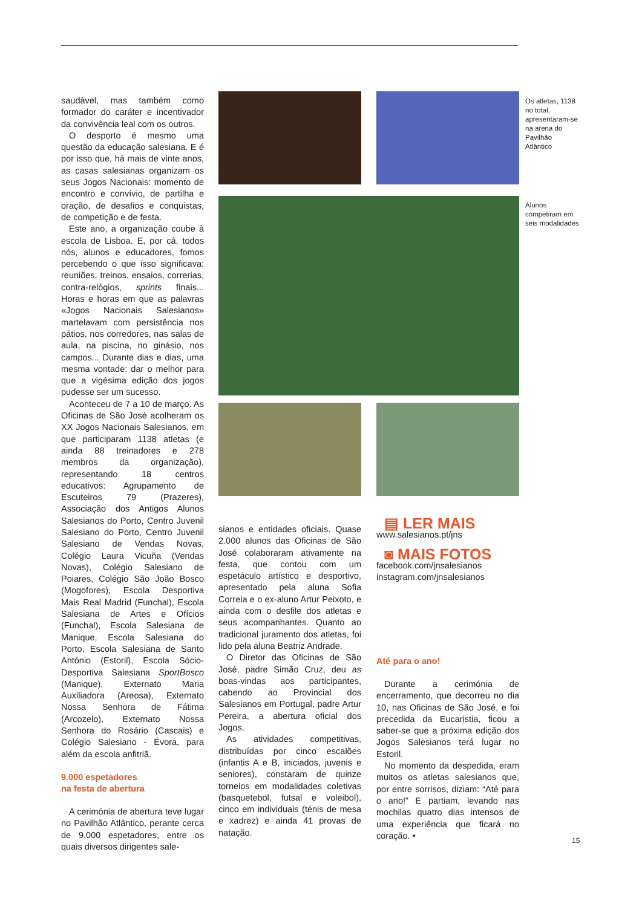saudável, mas também como formador do caráter e incentivador da convivência leal com os outros.
O desporto é mesmo uma questão da educação salesiana. E é por isso que, há mais de vinte anos, as casas salesianas organizam os seus Jogos Nacionais: momento de encontro e convívio, de partilha e oração, de desafios e conquistas, de competição e de festa.
Este ano, a organização coube à escola de Lisboa. E, por cá, todos nós, alunos e educadores, fomos percebendo o que isso significava: reuniões, treinos, ensaios, correrias, contra-relógios, sprints finais... Horas e horas em que as palavras «Jogos Nacionais Salesianos» martelavam com persistência nos pátios, nos corredores, nas salas de aula, na piscina, no ginásio, nos campos... Durante dias e dias, uma mesma vontade: dar o melhor para que a vigésima edição dos jogos pudesse ser um sucesso.
Aconteceu de 7 a 10 de março. As Oficinas de São José acolheram os XX Jogos Nacionais Salesianos, em que participaram 1138 atletas (e ainda 88 treinadores e 278 membros da organização), representando 18 centros educativos: Agrupamento de Escuteiros 79 (Prazeres), Associação dos Antigos Alunos Salesianos do Porto, Centro Juvenil Salesiano do Porto, Centro Juvenil Salesiano de Vendas Novas, Colégio Laura Vicuña (Vendas Novas), Colégio Salesiano de Poiares, Colégio São João Bosco (Mogofores), Escola Desportiva Mais Real Madrid (Funchal), Escola Salesiana de Artes e Ofícios (Funchal), Escola Salesiana de Manique, Escola Salesiana do Porto, Escola Salesiana de Santo António (Estoril), Escola Sócio-Desportiva Salesiana SportBosco (Manique), Externato Maria Auxiliadora (Areosa), Externato Nossa Senhora de Fátima (Arcozelo), Externato Nossa Senhora do Rosário (Cascais) e Colégio Salesiano - Évora, para além da escola anfitriã.
9.000 espetadores
na festa de abertura
A cerimónia de abertura teve lugar no Pavilhão Atlântico, perante cerca de 9.000 espetadores, entre os quais diversos dirigentes sale-
Os atletas, 1138 no total, apresentaram-se na arena do Pavilhão Atlântico
Alunos competiram em seis modalidades
sianos e entidades oficiais. Quase 2.000 alunos das Oficinas de São José colaboraram ativamente na festa, que contou com um espetáculo artístico e desportivo, apresentado pela aluna Sofia Correia e o ex-aluno Artur Peixoto, e ainda com o desfile dos atletas e seus acompanhantes. Quanto ao tradicional juramento dos atletas, foi lido pela aluna Beatriz Andrade.
O Diretor das Oficinas de São José, padre Simão Cruz, deu as boas-vindas aos participantes, cabendo ao Provincial dos Salesianos em Portugal, padre Artur Pereira, a abertura oficial dos Jogos.
As atividades competitivas, distribuídas por cinco escalões (infantis A e B, iniciados, juvenis e seniores), constaram de quinze torneios em modalidades coletivas (basquetebol, futsal e voleibol), cinco em individuais (ténis de mesa e xadrez) e ainda 41 provas de natação.
▤ LER MAIS
www.salesianos.pt/jns
◙ MAIS FOTOS
facebook.com/jnsalesianos
instagram.com/jnsalesianos
Até para o ano!
Durante a cerimónia de encerramento, que decorreu no dia 10, nas Oficinas de São José, e foi precedida da Eucaristia, ficou a saber-se que a próxima edição dos Jogos Salesianos terá lugar no Estoril.
No momento da despedida, eram muitos os atletas salesianos que, por entre sorrisos, diziam: “Até para o ano!” E partiam, levando nas mochilas quatro dias intensos de uma experiência que ficará no coração. •
15